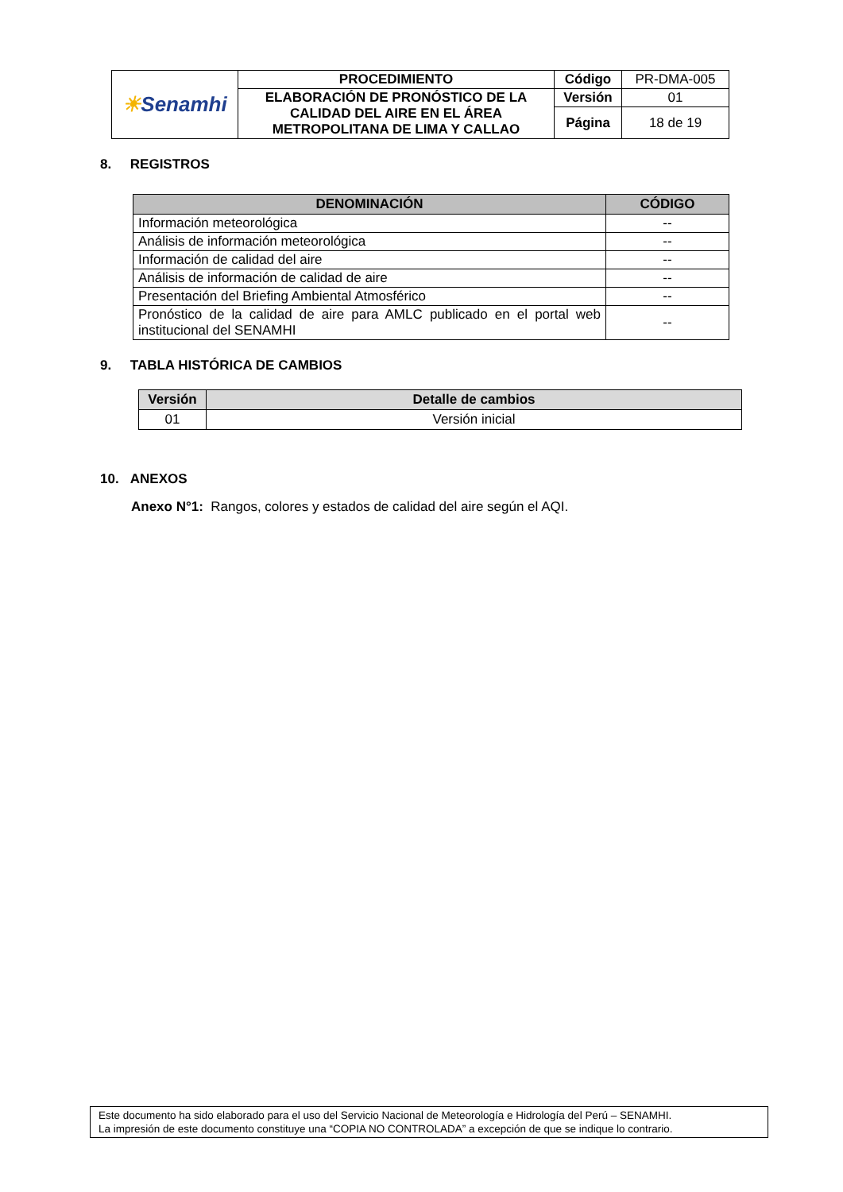| ☀ Senamhi | PROCEDIMIENTO | Código | PR-DMA-005 |
| | ELABORACIÓN DE PRONÓSTICO DE LA CALIDAD DEL AIRE EN EL ÁREA METROPOLITANA DE LIMA Y CALLAO | Versión | 01 |
| | | Página | 18 de 19 |
8. REGISTROS
| DENOMINACIÓN | CÓDIGO |
| --- | --- |
| Información meteorológica | -- |
| Análisis de información meteorológica | -- |
| Información de calidad del aire | -- |
| Análisis de información de calidad de aire | -- |
| Presentación del Briefing Ambiental Atmosférico | -- |
| Pronóstico de la calidad de aire para AMLC publicado en el portal web institucional del SENAMHI | -- |
9. TABLA HISTÓRICA DE CAMBIOS
| Versión | Detalle de cambios |
| --- | --- |
| 01 | Versión inicial |
10. ANEXOS
Anexo N°1: Rangos, colores y estados de calidad del aire según el AQI.
Este documento ha sido elaborado para el uso del Servicio Nacional de Meteorología e Hidrología del Perú – SENAMHI.
La impresión de este documento constituye una “COPIA NO CONTROLADA” a excepción de que se indique lo contrario.